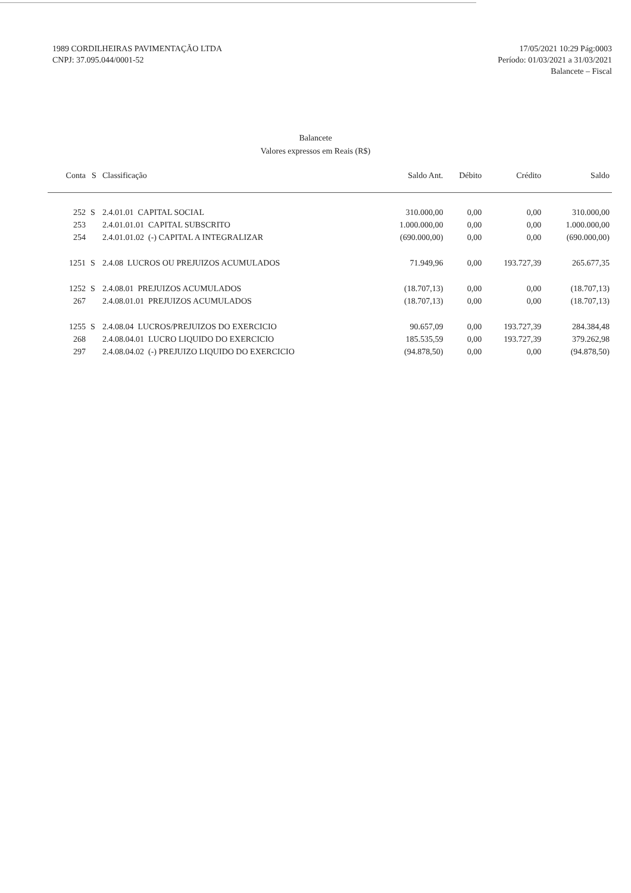1989 CORDILHEIRAS PAVIMENTAÇÃO LTDA
CNPJ: 37.095.044/0001-52
17/05/2021 10:29 Pág:0003
Período: 01/03/2021 a 31/03/2021
Balancete – Fiscal
Balancete
Valores expressos em Reais (R$)
| Conta | S | Classificação | Saldo Ant. | Débito | Crédito | Saldo |
| --- | --- | --- | --- | --- | --- | --- |
| 252 | S | 2.4.01.01 CAPITAL SOCIAL | 310.000,00 | 0,00 | 0,00 | 310.000,00 |
| 253 | | 2.4.01.01.01 CAPITAL SUBSCRITO | 1.000.000,00 | 0,00 | 0,00 | 1.000.000,00 |
| 254 | | 2.4.01.01.02 (-) CAPITAL A INTEGRALIZAR | (690.000,00) | 0,00 | 0,00 | (690.000,00) |
| 1251 | S | 2.4.08 LUCROS OU PREJUIZOS ACUMULADOS | 71.949,96 | 0,00 | 193.727,39 | 265.677,35 |
| 1252 | S | 2.4.08.01 PREJUIZOS ACUMULADOS | (18.707,13) | 0,00 | 0,00 | (18.707,13) |
| 267 | | 2.4.08.01.01 PREJUIZOS ACUMULADOS | (18.707,13) | 0,00 | 0,00 | (18.707,13) |
| 1255 | S | 2.4.08.04 LUCROS/PREJUIZOS DO EXERCICIO | 90.657,09 | 0,00 | 193.727,39 | 284.384,48 |
| 268 | | 2.4.08.04.01 LUCRO LIQUIDO DO EXERCICIO | 185.535,59 | 0,00 | 193.727,39 | 379.262,98 |
| 297 | | 2.4.08.04.02 (-) PREJUIZO LIQUIDO DO EXERCICIO | (94.878,50) | 0,00 | 0,00 | (94.878,50) |